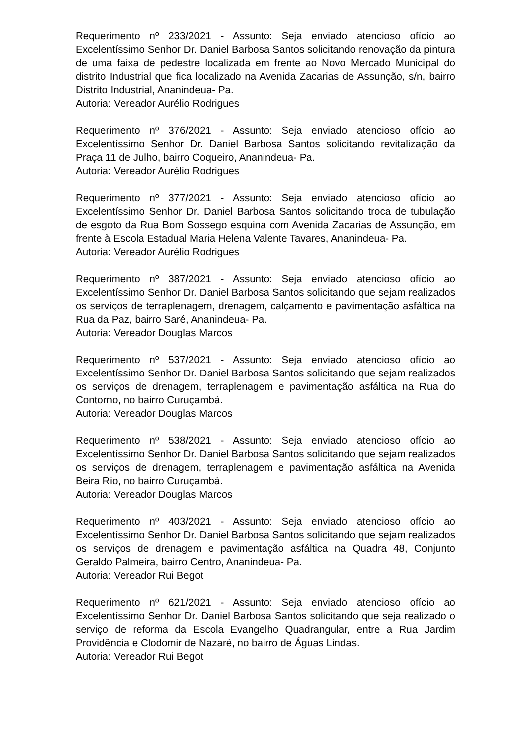Requerimento nº 233/2021 - Assunto: Seja enviado atencioso ofício ao Excelentíssimo Senhor Dr. Daniel Barbosa Santos solicitando renovação da pintura de uma faixa de pedestre localizada em frente ao Novo Mercado Municipal do distrito Industrial que fica localizado na Avenida Zacarias de Assunção, s/n, bairro Distrito Industrial, Ananindeua- Pa.
Autoria: Vereador Aurélio Rodrigues
Requerimento nº 376/2021 - Assunto: Seja enviado atencioso ofício ao Excelentíssimo Senhor Dr. Daniel Barbosa Santos solicitando revitalização da Praça 11 de Julho, bairro Coqueiro, Ananindeua- Pa.
Autoria: Vereador Aurélio Rodrigues
Requerimento nº 377/2021 - Assunto: Seja enviado atencioso ofício ao Excelentíssimo Senhor Dr. Daniel Barbosa Santos solicitando troca de tubulação de esgoto da Rua Bom Sossego esquina com Avenida Zacarias de Assunção, em frente à Escola Estadual Maria Helena Valente Tavares, Ananindeua- Pa.
Autoria: Vereador Aurélio Rodrigues
Requerimento nº 387/2021 - Assunto: Seja enviado atencioso ofício ao Excelentíssimo Senhor Dr. Daniel Barbosa Santos solicitando que sejam realizados os serviços de terraplenagem, drenagem, calçamento e pavimentação asfáltica na Rua da Paz, bairro Saré, Ananindeua- Pa.
Autoria: Vereador Douglas Marcos
Requerimento nº 537/2021 - Assunto: Seja enviado atencioso ofício ao Excelentíssimo Senhor Dr. Daniel Barbosa Santos solicitando que sejam realizados os serviços de drenagem, terraplenagem e pavimentação asfáltica na Rua do Contorno, no bairro Curuçambá.
Autoria: Vereador Douglas Marcos
Requerimento nº 538/2021 - Assunto: Seja enviado atencioso ofício ao Excelentíssimo Senhor Dr. Daniel Barbosa Santos solicitando que sejam realizados os serviços de drenagem, terraplenagem e pavimentação asfáltica na Avenida Beira Rio, no bairro Curuçambá.
Autoria: Vereador Douglas Marcos
Requerimento nº 403/2021 - Assunto: Seja enviado atencioso ofício ao Excelentíssimo Senhor Dr. Daniel Barbosa Santos solicitando que sejam realizados os serviços de drenagem e pavimentação asfáltica na Quadra 48, Conjunto Geraldo Palmeira, bairro Centro, Ananindeua- Pa.
Autoria: Vereador Rui Begot
Requerimento nº 621/2021 - Assunto: Seja enviado atencioso ofício ao Excelentíssimo Senhor Dr. Daniel Barbosa Santos solicitando que seja realizado o serviço de reforma da Escola Evangelho Quadrangular, entre a Rua Jardim Providência e Clodomir de Nazaré, no bairro de Águas Lindas.
Autoria: Vereador Rui Begot